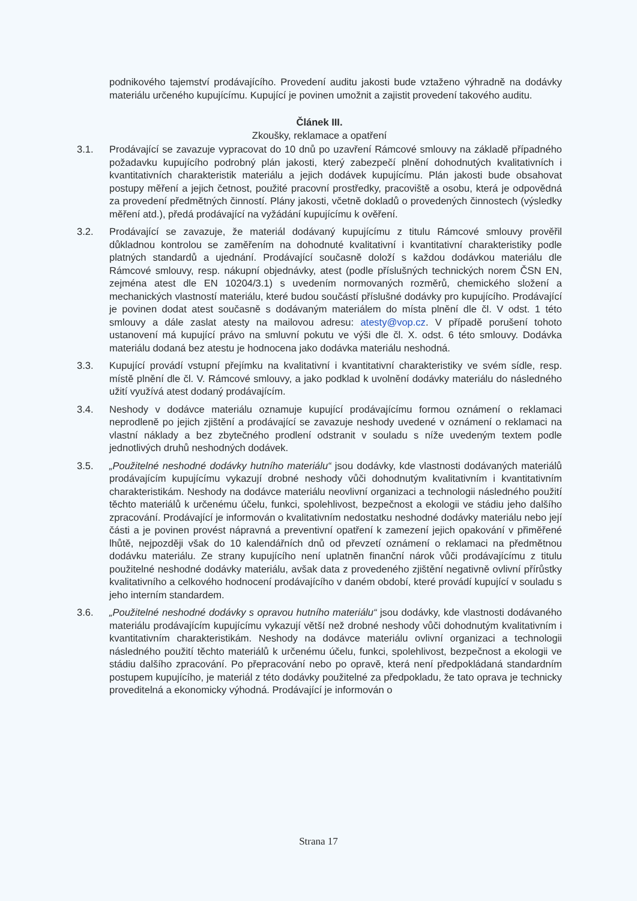podnikového tajemství prodávajícího. Provedení auditu jakosti bude vztaženo výhradně na dodávky materiálu určeného kupujícímu. Kupující je povinen umožnit a zajistit provedení takového auditu.
Článek III.
Zkoušky, reklamace a opatření
3.1. Prodávající se zavazuje vypracovat do 10 dnů po uzavření Rámcové smlouvy na základě případného požadavku kupujícího podrobný plán jakosti, který zabezpečí plnění dohodnutých kvalitativních i kvantitativních charakteristik materiálu a jejich dodávek kupujícímu. Plán jakosti bude obsahovat postupy měření a jejich četnost, použité pracovní prostředky, pracoviště a osobu, která je odpovědná za provedení předmětných činností. Plány jakosti, včetně dokladů o provedených činnostech (výsledky měření atd.), předá prodávající na vyžádání kupujícímu k ověření.
3.2. Prodávající se zavazuje, že materiál dodávaný kupujícímu z titulu Rámcové smlouvy prověřil důkladnou kontrolou se zaměřením na dohodnuté kvalitativní i kvantitativní charakteristiky podle platných standardů a ujednání. Prodávající současně doloží s každou dodávkou materiálu dle Rámcové smlouvy, resp. nákupní objednávky, atest (podle příslušných technických norem ČSN EN, zejména atest dle EN 10204/3.1) s uvedením normovaných rozměrů, chemického složení a mechanických vlastností materiálu, které budou součástí příslušné dodávky pro kupujícího. Prodávající je povinen dodat atest současně s dodávaným materiálem do místa plnění dle čl. V odst. 1 této smlouvy a dále zaslat atesty na mailovou adresu: atesty@vop.cz. V případě porušení tohoto ustanovení má kupující právo na smluvní pokutu ve výši dle čl. X. odst. 6 této smlouvy. Dodávka materiálu dodaná bez atestu je hodnocena jako dodávka materiálu neshodná.
3.3. Kupující provádí vstupní přejímku na kvalitativní i kvantitativní charakteristiky ve svém sídle, resp. místě plnění dle čl. V. Rámcové smlouvy, a jako podklad k uvolnění dodávky materiálu do následného užití využívá atest dodaný prodávajícím.
3.4. Neshody v dodávce materiálu oznamuje kupující prodávajícímu formou oznámení o reklamaci neprodleně po jejich zjištění a prodávající se zavazuje neshody uvedené v oznámení o reklamaci na vlastní náklady a bez zbytečného prodlení odstranit v souladu s níže uvedeným textem podle jednotlivých druhů neshodných dodávek.
3.5. „Použitelné neshodné dodávky hutního materiálu“ jsou dodávky, kde vlastnosti dodávaných materiálů prodávajícím kupujícímu vykazují drobné neshody vůči dohodnutým kvalitativním i kvantitativním charakteristikám. Neshody na dodávce materiálu neovlivní organizaci a technologii následného použití těchto materiálů k určenému účelu, funkci, spolehlivost, bezpečnost a ekologii ve stádiu jeho dalšího zpracování. Prodávající je informován o kvalitativním nedostatku neshodné dodávky materiálu nebo její části a je povinen provést nápravná a preventivní opatření k zamezení jejich opakování v přiměřené lhůtě, nejpozději však do 10 kalendářních dnů od převzetí oznámení o reklamaci na předmětnou dodávku materiálu. Ze strany kupujícího není uplatněn finanční nárok vůči prodávajícímu z titulu použitelné neshodné dodávky materiálu, avšak data z provedeného zjištění negativně ovlivní přírůstky kvalitativního a celkového hodnocení prodávajícího v daném období, které provádí kupující v souladu s jeho interním standardem.
3.6. „Použitelné neshodné dodávky s opravou hutního materiálu“ jsou dodávky, kde vlastnosti dodávaného materiálu prodávajícím kupujícímu vykazují větší než drobné neshody vůči dohodnutým kvalitativním i kvantitativním charakteristikám. Neshody na dodávce materiálu ovlivní organizaci a technologii následného použití těchto materiálů k určenému účelu, funkci, spolehlivost, bezpečnost a ekologii ve stádiu dalšího zpracování. Po přepracování nebo po opravě, která není předpokládaná standardním postupem kupujícího, je materiál z této dodávky použitelné za předpokladu, že tato oprava je technicky proveditelná a ekonomicky výhodná. Prodávající je informován o
Strana 17